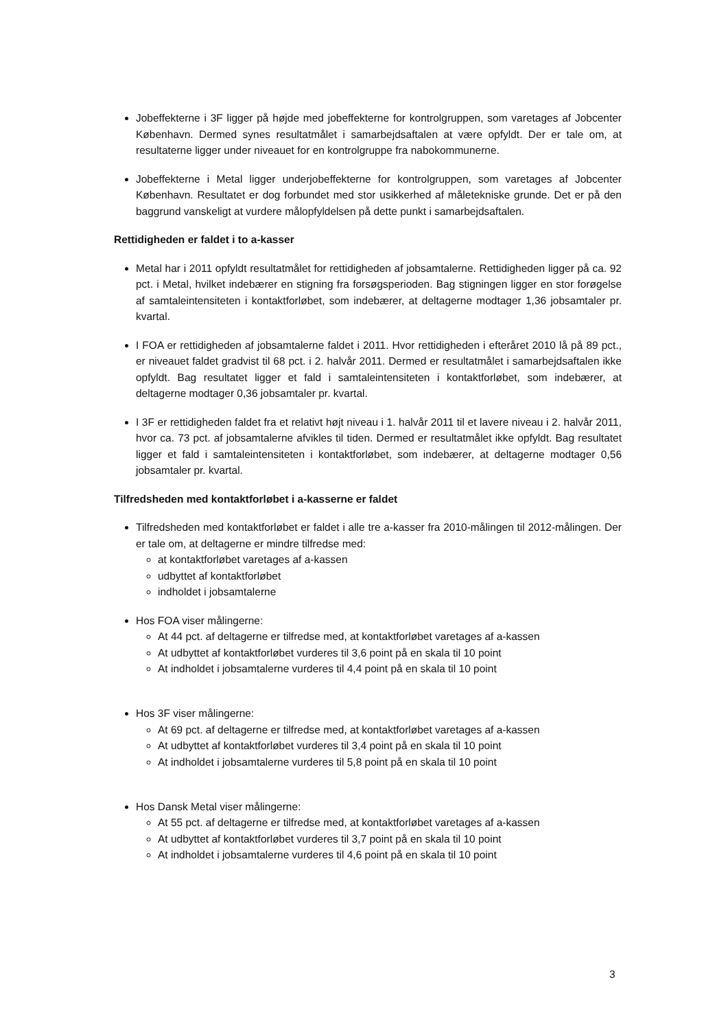Jobeffekterne i 3F ligger på højde med jobeffekterne for kontrolgruppen, som varetages af Jobcenter København. Dermed synes resultatmålet i samarbejdsaftalen at være opfyldt. Der er tale om, at resultaterne ligger under niveauet for en kontrolgruppe fra nabokommunerne.
Jobeffekterne i Metal ligger underjobeffekterne for kontrolgruppen, som varetages af Jobcenter København. Resultatet er dog forbundet med stor usikkerhed af måletekniske grunde. Det er på den baggrund vanskeligt at vurdere målopfyldelsen på dette punkt i samarbejdsaftalen.
Rettidigheden er faldet i to a-kasser
Metal har i 2011 opfyldt resultatmålet for rettidigheden af jobsamtalerne. Rettidigheden ligger på ca. 92 pct. i Metal, hvilket indebærer en stigning fra forsøgsperioden. Bag stigningen ligger en stor forøgelse af samtaleintensiteten i kontaktforløbet, som indebærer, at deltagerne modtager 1,36 jobsamtaler pr. kvartal.
I FOA er rettidigheden af jobsamtalerne faldet i 2011. Hvor rettidigheden i efteråret 2010 lå på 89 pct., er niveauet faldet gradvist til 68 pct. i 2. halvår 2011. Dermed er resultatmålet i samarbejdsaftalen ikke opfyldt. Bag resultatet ligger et fald i samtaleintensiteten i kontaktforløbet, som indebærer, at deltagerne modtager 0,36 jobsamtaler pr. kvartal.
I 3F er rettidigheden faldet fra et relativt højt niveau i 1. halvår 2011 til et lavere niveau i 2. halvår 2011, hvor ca. 73 pct. af jobsamtalerne afvikles til tiden. Dermed er resultatmålet ikke opfyldt. Bag resultatet ligger et fald i samtaleintensiteten i kontaktforløbet, som indebærer, at deltagerne modtager 0,56 jobsamtaler pr. kvartal.
Tilfredsheden med kontaktforløbet i a-kasserne er faldet
Tilfredsheden med kontaktforløbet er faldet i alle tre a-kasser fra 2010-målingen til 2012-målingen. Der er tale om, at deltagerne er mindre tilfredse med:
at kontaktforløbet varetages af a-kassen
udbyttet af kontaktforløbet
indholdet i jobsamtalerne
Hos FOA viser målingerne:
At 44 pct. af deltagerne er tilfredse med, at kontaktforløbet varetages af a-kassen
At udbyttet af kontaktforløbet vurderes til 3,6 point på en skala til 10 point
At indholdet i jobsamtalerne vurderes til 4,4 point på en skala til 10 point
Hos 3F viser målingerne:
At 69 pct. af deltagerne er tilfredse med, at kontaktforløbet varetages af a-kassen
At udbyttet af kontaktforløbet vurderes til 3,4 point på en skala til 10 point
At indholdet i jobsamtalerne vurderes til 5,8 point på en skala til 10 point
Hos Dansk Metal viser målingerne:
At 55 pct. af deltagerne er tilfredse med, at kontaktforløbet varetages af a-kassen
At udbyttet af kontaktforløbet vurderes til 3,7 point på en skala til 10 point
At indholdet i jobsamtalerne vurderes til 4,6 point på en skala til 10 point
3